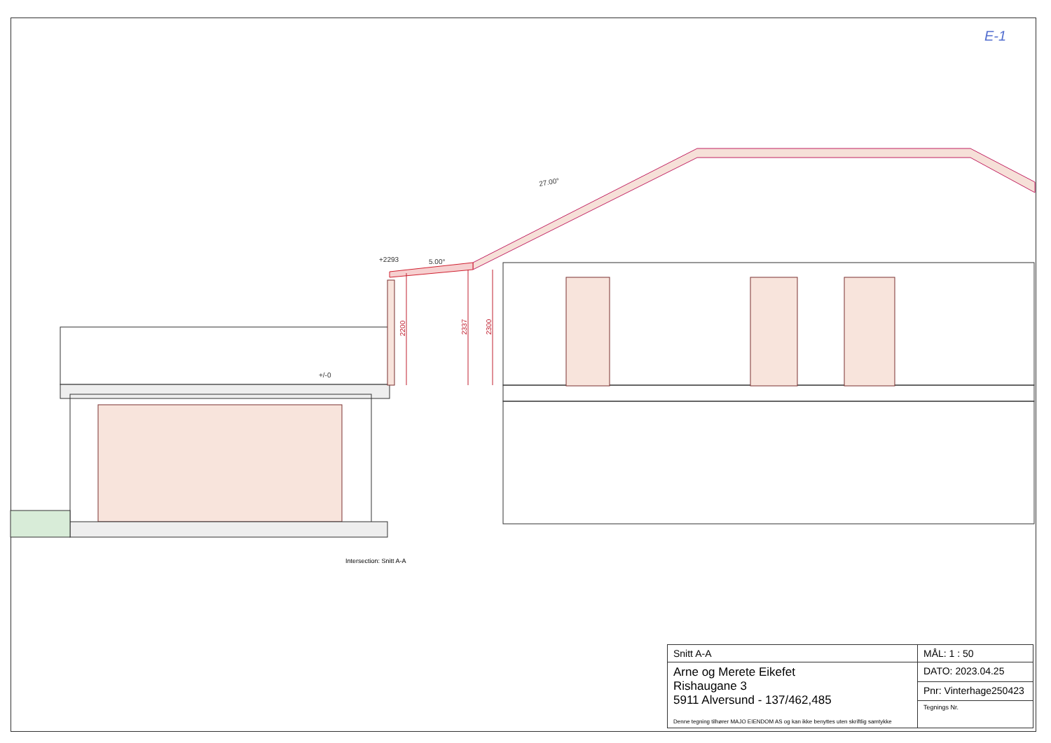E-1
2200
2337
2300
+2293
+/-0
5.00°
27.00°
Intersection: Snitt A-A
| Snitt A-A | MÅL: 1 : 50 |
| Arne og Merete Eikefet Rishaugane 3 5911 Alversund - 137/462,485 Denne tegning tilhører MAJO EIENDOM AS og kan ikke benyttes uten skriftlig samtykke | DATO: 2023.04.25 |
| | Pnr: Vinterhage250423 |
| | Tegnings Nr. |